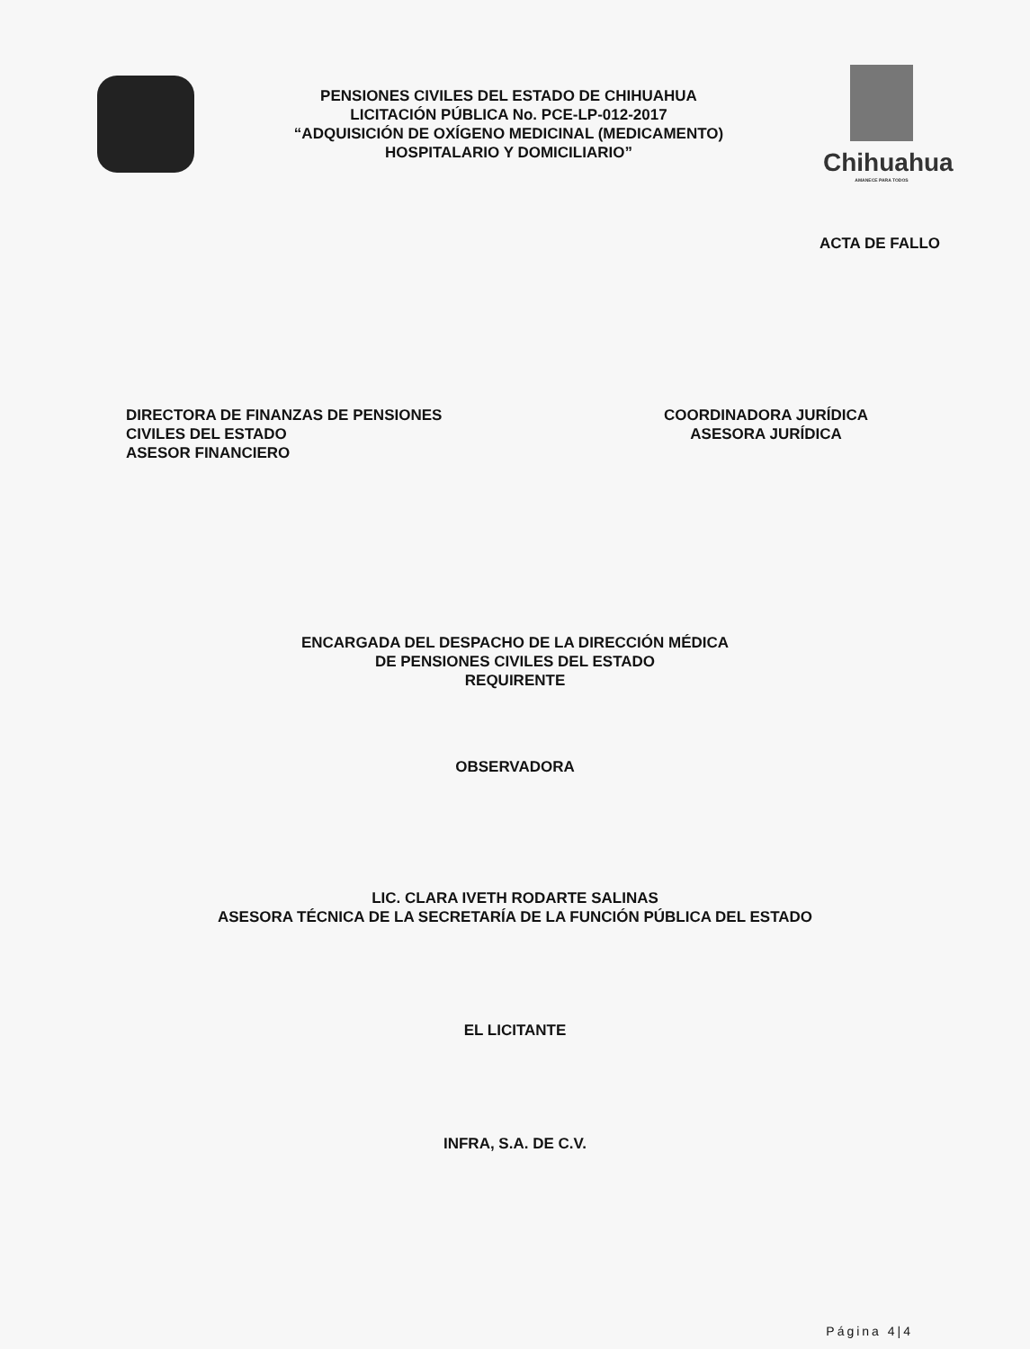PENSIONES CIVILES DEL ESTADO DE CHIHUAHUA
LICITACIÓN PÚBLICA No. PCE-LP-012-2017
“ADQUISICIÓN DE OXÍGENO MEDICINAL (MEDICAMENTO)
HOSPITALARIO Y DOMICILIARIO”
Chihuahua
AMANECE PARA TODOS
ACTA DE FALLO
DIRECTORA DE FINANZAS DE PENSIONES
CIVILES DEL ESTADO
ASESOR FINANCIERO
COORDINADORA JURÍDICA
ASESORA JURÍDICA
ENCARGADA DEL DESPACHO DE LA DIRECCIÓN MÉDICA
DE PENSIONES CIVILES DEL ESTADO
REQUIRENTE
OBSERVADORA
LIC. CLARA IVETH RODARTE SALINAS
ASESORA TÉCNICA DE LA SECRETARÍA DE LA FUNCIÓN PÚBLICA DEL ESTADO
EL LICITANTE
INFRA, S.A. DE C.V.
Página 4|4